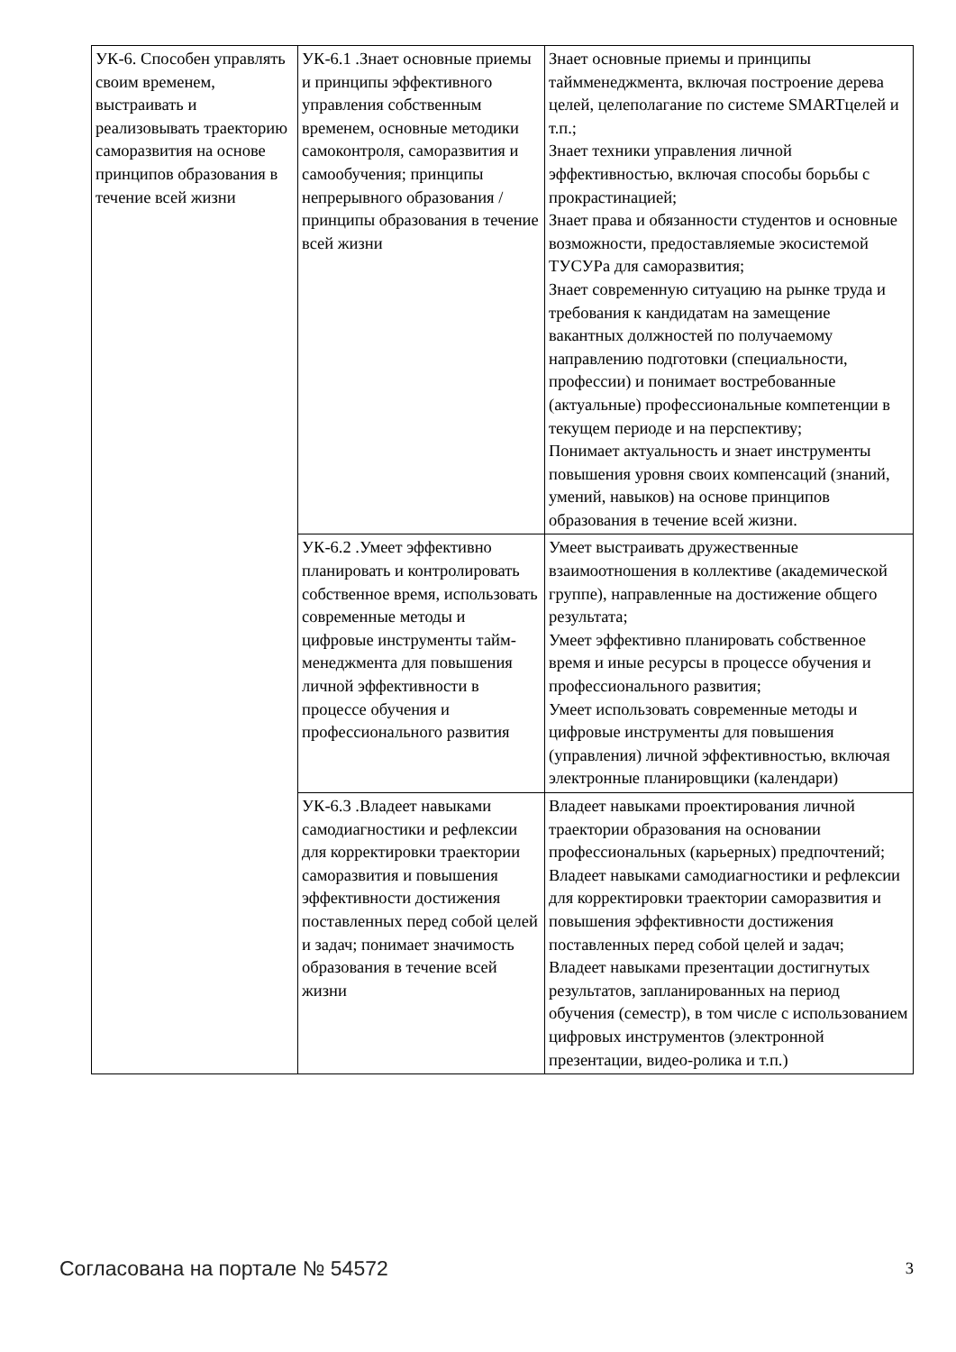| УК-6. Способен управлять своим временем, выстраивать и реализовывать траекторию саморазвития на основе принципов образования в течение всей жизни | УК-6.1 .Знает основные приемы и принципы эффективного управления собственным временем, основные методики самоконтроля, саморазвития и самообучения; принципы непрерывного образования / принципы образования в течение всей жизни | Знает основные приемы и принципы таймменеджмента, включая построение дерева целей, целеполагание по системе SMARTцелей и т.п.; Знает техники управления личной эффективностью, включая способы борьбы с прокрастинацией; Знает права и обязанности студентов и основные возможности, предоставляемые экосистемой ТУСУРа для саморазвития; Знает современную ситуацию на рынке труда и требования к кандидатам на замещение вакантных должностей по получаемому направлению подготовки (специальности, профессии) и понимает востребованные (актуальные) профессиональные компетенции в текущем периоде и на перспективу; Понимает актуальность и знает инструменты повышения уровня своих компенсаций (знаний, умений, навыков) на основе принципов образования в течение всей жизни. |
| | УК-6.2 .Умеет эффективно планировать и контролировать собственное время, использовать современные методы и цифровые инструменты тайм-менеджмента для повышения личной эффективности в процессе обучения и профессионального развития | Умеет выстраивать дружественные взаимоотношения в коллективе (академической группе), направленные на достижение общего результата; Умеет эффективно планировать собственное время и иные ресурсы в процессе обучения и профессионального развития; Умеет использовать современные методы и цифровые инструменты для повышения (управления) личной эффективностью, включая электронные планировщики (календари) |
| | УК-6.3 .Владеет навыками самодиагностики и рефлексии для корректировки траектории саморазвития и повышения эффективности достижения поставленных перед собой целей и задач; понимает значимость образования в течение всей жизни | Владеет навыками проектирования личной траектории образования на основании профессиональных (карьерных) предпочтений; Владеет навыками самодиагностики и рефлексии для корректировки траектории саморазвития и повышения эффективности достижения поставленных перед собой целей и задач; Владеет навыками презентации достигнутых результатов, запланированных на период обучения (семестр), в том числе с использованием цифровых инструментов (электронной презентации, видео-ролика и т.п.) |
Согласована на портале № 54572 3